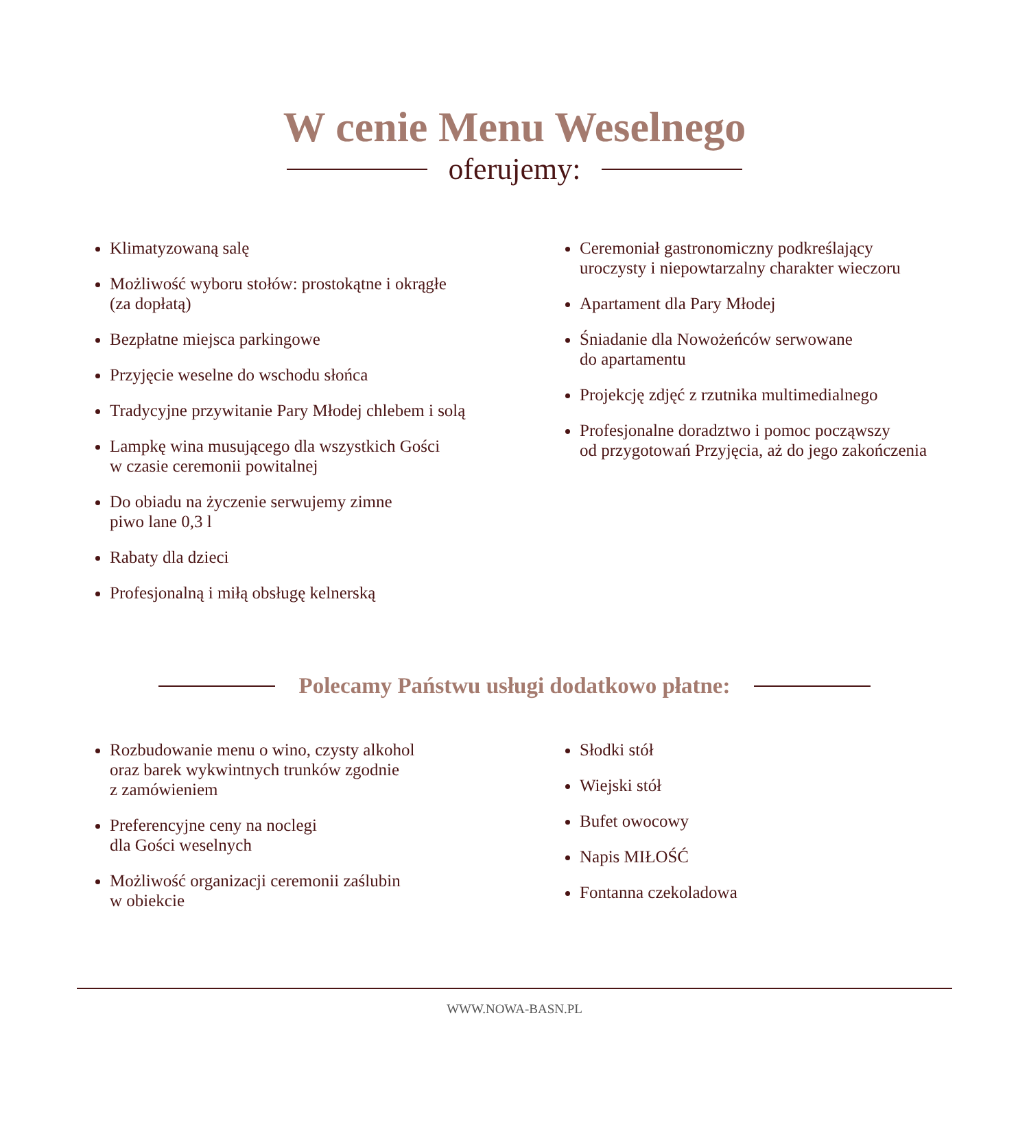W cenie Menu Weselnego
oferujemy:
Klimatyzowaną salę
Możliwość wyboru stołów: prostokątne i okrągłe
(za dopłatą)
Bezpłatne miejsca parkingowe
Przyjęcie weselne do wschodu słońca
Tradycyjne przywitanie Pary Młodej chlebem i solą
Lampkę wina musującego dla wszystkich Gości
w czasie ceremonii powitalnej
Do obiadu na życzenie serwujemy zimne
piwo lane 0,3 l
Rabaty dla dzieci
Profesjonalną i miłą obsługę kelnerską
Ceremoniał gastronomiczny podkreślający
uroczysty i niepowtarzalny charakter wieczoru
Apartament dla Pary Młodej
Śniadanie dla Nowożeńców serwowane
do apartamentu
Projekcję zdjęć z rzutnika multimedialnego
Profesjonalne doradztwo i pomoc począwszy
od przygotowań Przyjęcia, aż do jego zakończenia
Polecamy Państwu usługi dodatkowo płatne:
Rozbudowanie menu o wino, czysty alkohol
oraz barek wykwintnych trunków zgodnie
z zamówieniem
Preferencyjne ceny na noclegi
dla Gości weselnych
Możliwość organizacji ceremonii zaślubin
w obiekcie
Słodki stół
Wiejski stół
Bufet owocowy
Napis MIŁOŚĆ
Fontanna czekoladowa
WWW.NOWA-BASN.PL